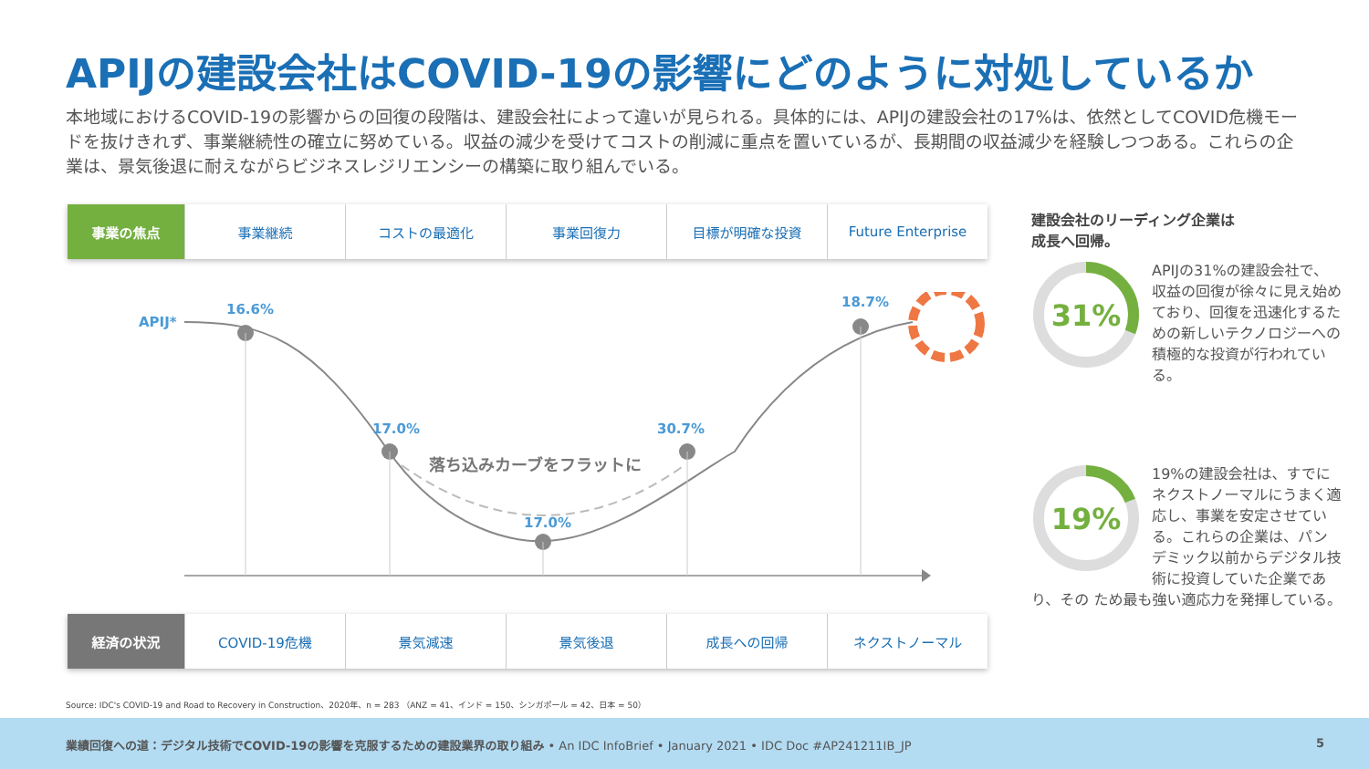APIJの建設会社はCOVID-19の影響にどのように対処しているか
本地域におけるCOVID-19の影響からの回復の段階は、建設会社によって違いが見られる。具体的には、APIJの建設会社の17%は、依然としてCOVID危機モードを抜けきれず、事業継続性の確立に努めている。収益の減少を受けてコストの削減に重点を置いているが、長期間の収益減少を経験しつつある。これらの企業は、景気後退に耐えながらビジネスレジリエンシーの構築に取り組んでいる。
事業の焦点 事業継続 コストの最適化 事業回復力 目標が明確な投資 Future Enterprise
APIJ*
16.6%
17.0%
17.0%
30.7%
18.7%
落ち込みカーブをフラットに
経済の状況 COVID-19危機 景気減速 景気後退 成長への回帰 ネクストノーマル
建設会社のリーディング企業は
成長へ回帰。
31%
APIJの31%の建設会社で、収益の回復が徐々に見え始めており、回復を迅速化するための新しいテクノロジーへの積極的な投資が行われている。
19%
19%の建設会社は、すでにネクストノーマルにうまく適応し、事業を安定させている。これらの企業は、パンデミック以前からデジタル技術に投資していた企業であり、その ため最も強い適応力を発揮している。
Source: IDC's COVID-19 and Road to Recovery in Construction、2020年、n = 283 （ANZ = 41、インド = 150、シンガポール = 42、日本 = 50）
業績回復への道：デジタル技術でCOVID-19の影響を克服するための建設業界の取り組み • An IDC InfoBrief • January 2021 • IDC Doc #AP241211IB_JP 5